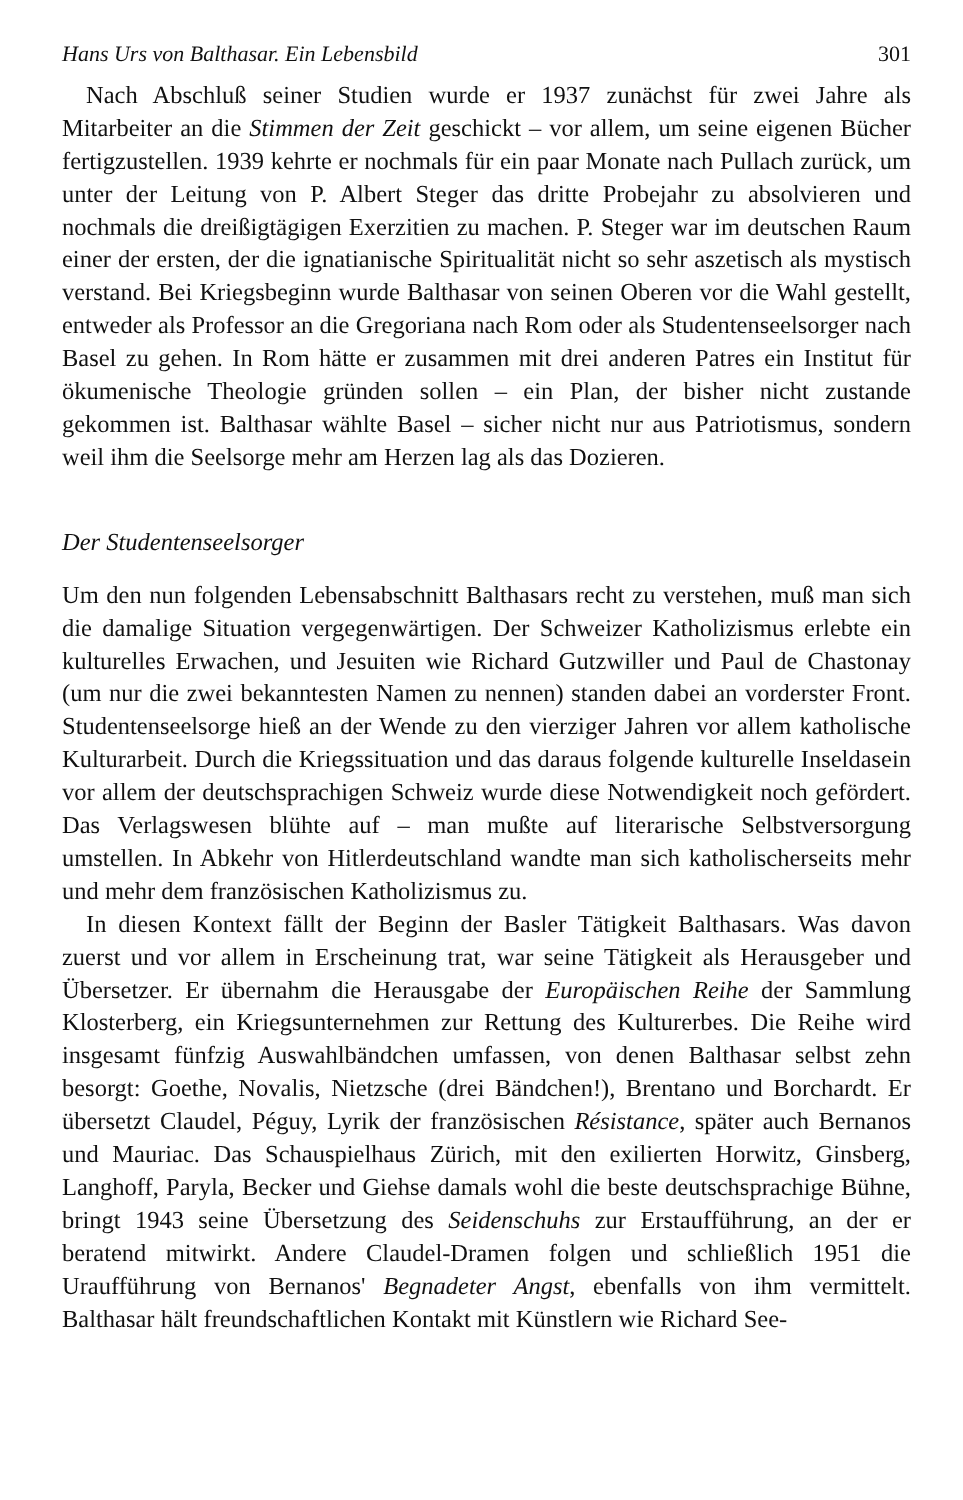Hans Urs von Balthasar. Ein Lebensbild 301
Nach Abschluß seiner Studien wurde er 1937 zunächst für zwei Jahre als Mitarbeiter an die Stimmen der Zeit geschickt – vor allem, um seine eigenen Bücher fertigzustellen. 1939 kehrte er nochmals für ein paar Monate nach Pullach zurück, um unter der Leitung von P. Albert Steger das dritte Probejahr zu absolvieren und nochmals die dreißigtägigen Exerzitien zu machen. P. Steger war im deutschen Raum einer der ersten, der die ignatianische Spiritualität nicht so sehr aszetisch als mystisch verstand. Bei Kriegsbeginn wurde Balthasar von seinen Oberen vor die Wahl gestellt, entweder als Professor an die Gregoriana nach Rom oder als Studentenseelsorger nach Basel zu gehen. In Rom hätte er zusammen mit drei anderen Patres ein Institut für ökumenische Theologie gründen sollen – ein Plan, der bisher nicht zustande gekommen ist. Balthasar wählte Basel – sicher nicht nur aus Patriotismus, sondern weil ihm die Seelsorge mehr am Herzen lag als das Dozieren.
Der Studentenseelsorger
Um den nun folgenden Lebensabschnitt Balthasars recht zu verstehen, muß man sich die damalige Situation vergegenwärtigen. Der Schweizer Katholizismus erlebte ein kulturelles Erwachen, und Jesuiten wie Richard Gutzwiller und Paul de Chastonay (um nur die zwei bekanntesten Namen zu nennen) standen dabei an vorderster Front. Studentenseelsorge hieß an der Wende zu den vierziger Jahren vor allem katholische Kulturarbeit. Durch die Kriegssituation und das daraus folgende kulturelle Inseldasein vor allem der deutschsprachigen Schweiz wurde diese Notwendigkeit noch gefördert. Das Verlagswesen blühte auf – man mußte auf literarische Selbstversorgung umstellen. In Abkehr von Hitlerdeutschland wandte man sich katholischerseits mehr und mehr dem französischen Katholizismus zu.
In diesen Kontext fällt der Beginn der Basler Tätigkeit Balthasars. Was davon zuerst und vor allem in Erscheinung trat, war seine Tätigkeit als Herausgeber und Übersetzer. Er übernahm die Herausgabe der Europäischen Reihe der Sammlung Klosterberg, ein Kriegsunternehmen zur Rettung des Kulturerbes. Die Reihe wird insgesamt fünfzig Auswahlbändchen umfassen, von denen Balthasar selbst zehn besorgt: Goethe, Novalis, Nietzsche (drei Bändchen!), Brentano und Borchardt. Er übersetzt Claudel, Péguy, Lyrik der französischen Résistance, später auch Bernanos und Mauriac. Das Schauspielhaus Zürich, mit den exilierten Horwitz, Ginsberg, Langhoff, Paryla, Becker und Giehse damals wohl die beste deutschsprachige Bühne, bringt 1943 seine Übersetzung des Seidenschuhs zur Erstaufführung, an der er beratend mitwirkt. Andere Claudel-Dramen folgen und schließlich 1951 die Uraufführung von Bernanos' Begnadeter Angst, ebenfalls von ihm vermittelt. Balthasar hält freundschaftlichen Kontakt mit Künstlern wie Richard See-